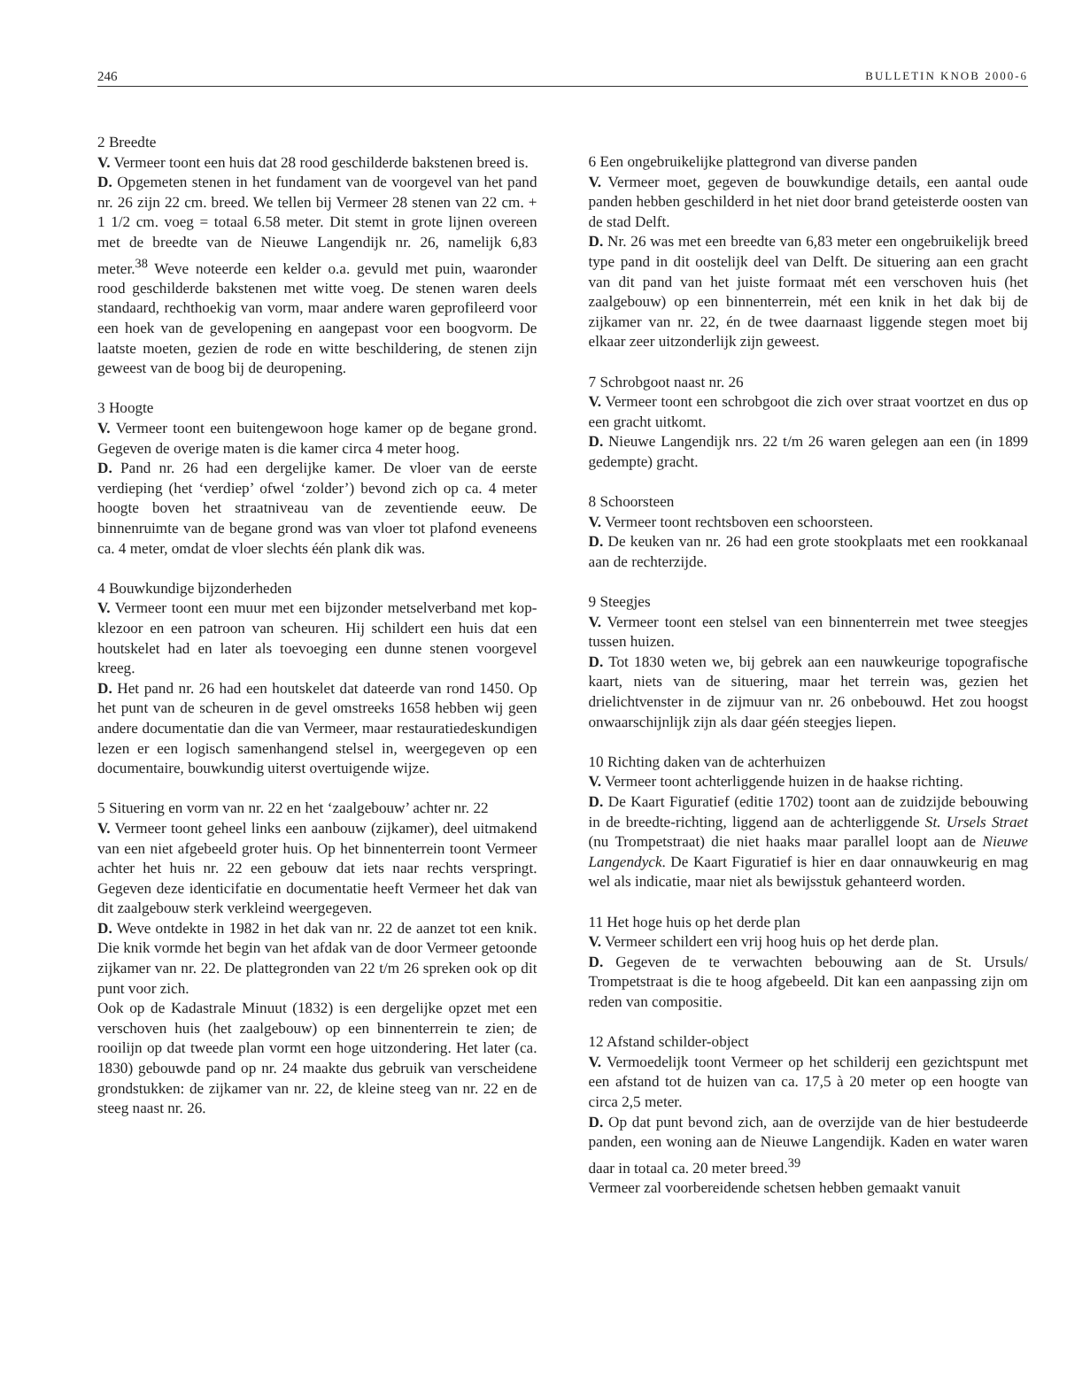246 BULLETIN KNOB 2000-6
2 Breedte
V. Vermeer toont een huis dat 28 rood geschilderde bakstenen breed is.
D. Opgemeten stenen in het fundament van de voorgevel van het pand nr. 26 zijn 22 cm. breed. We tellen bij Vermeer 28 stenen van 22 cm. + 1 1/2 cm. voeg = totaal 6.58 meter. Dit stemt in grote lijnen overeen met de breedte van de Nieuwe Langendijk nr. 26, namelijk 6,83 meter.<sup>38</sup> Weve noteerde een kelder o.a. gevuld met puin, waaronder rood geschilderde bakstenen met witte voeg. De stenen waren deels standaard, rechthoekig van vorm, maar andere waren geprofileerd voor een hoek van de gevelopening en aangepast voor een boogvorm. De laatste moeten, gezien de rode en witte beschildering, de stenen zijn geweest van de boog bij de deuropening.
3 Hoogte
V. Vermeer toont een buitengewoon hoge kamer op de begane grond. Gegeven de overige maten is die kamer circa 4 meter hoog.
D. Pand nr. 26 had een dergelijke kamer. De vloer van de eerste verdieping (het ‘verdiep’ ofwel ‘zolder’) bevond zich op ca. 4 meter hoogte boven het straatniveau van de zeventiende eeuw. De binnenruimte van de begane grond was van vloer tot plafond eveneens ca. 4 meter, omdat de vloer slechts één plank dik was.
4 Bouwkundige bijzonderheden
V. Vermeer toont een muur met een bijzonder metselverband met kop-klezoor en een patroon van scheuren. Hij schildert een huis dat een houtskelet had en later als toevoeging een dunne stenen voorgevel kreeg.
D. Het pand nr. 26 had een houtskelet dat dateerde van rond 1450. Op het punt van de scheuren in de gevel omstreeks 1658 hebben wij geen andere documentatie dan die van Vermeer, maar restauratiedeskundigen lezen er een logisch samenhangend stelsel in, weergegeven op een documentaire, bouwkundig uiterst overtuigende wijze.
5 Situering en vorm van nr. 22 en het ‘zaalgebouw’ achter nr. 22
V. Vermeer toont geheel links een aanbouw (zijkamer), deel uitmakend van een niet afgebeeld groter huis. Op het binnenterrein toont Vermeer achter het huis nr. 22 een gebouw dat iets naar rechts verspringt. Gegeven deze identicifatie en documentatie heeft Vermeer het dak van dit zaalgebouw sterk verkleind weergegeven.
D. Weve ontdekte in 1982 in het dak van nr. 22 de aanzet tot een knik. Die knik vormde het begin van het afdak van de door Vermeer getoonde zijkamer van nr. 22. De plattegronden van 22 t/m 26 spreken ook op dit punt voor zich.
Ook op de Kadastrale Minuut (1832) is een dergelijke opzet met een verschoven huis (het zaalgebouw) op een binnenterrein te zien; de rooilijn op dat tweede plan vormt een hoge uitzondering. Het later (ca. 1830) gebouwde pand op nr. 24 maakte dus gebruik van verscheidene grondstukken: de zijkamer van nr. 22, de kleine steeg van nr. 22 en de steeg naast nr. 26.
6 Een ongebruikelijke plattegrond van diverse panden
V. Vermeer moet, gegeven de bouwkundige details, een aantal oude panden hebben geschilderd in het niet door brand geteisterde oosten van de stad Delft.
D. Nr. 26 was met een breedte van 6,83 meter een ongebruikelijk breed type pand in dit oostelijk deel van Delft. De situering aan een gracht van dit pand van het juiste formaat mét een verschoven huis (het zaalgebouw) op een binnenterrein, mét een knik in het dak bij de zijkamer van nr. 22, én de twee daarnaast liggende stegen moet bij elkaar zeer uitzonderlijk zijn geweest.
7 Schrobgoot naast nr. 26
V. Vermeer toont een schrobgoot die zich over straat voortzet en dus op een gracht uitkomt.
D. Nieuwe Langendijk nrs. 22 t/m 26 waren gelegen aan een (in 1899 gedempte) gracht.
8 Schoorsteen
V. Vermeer toont rechtsboven een schoorsteen.
D. De keuken van nr. 26 had een grote stookplaats met een rookkanaal aan de rechterzijde.
9 Steegjes
V. Vermeer toont een stelsel van een binnenterrein met twee steegjes tussen huizen.
D. Tot 1830 weten we, bij gebrek aan een nauwkeurige topografische kaart, niets van de situering, maar het terrein was, gezien het drielichtvenster in de zijmuur van nr. 26 onbebouwd. Het zou hoogst onwaarschijnlijk zijn als daar géén steegjes liepen.
10 Richting daken van de achterhuizen
V. Vermeer toont achterliggende huizen in de haakse richting.
D. De Kaart Figuratief (editie 1702) toont aan de zuidzijde bebouwing in de breedte-richting, liggend aan de achterliggende St. Ursels Straet (nu Trompetstraat) die niet haaks maar parallel loopt aan de Nieuwe Langendyck. De Kaart Figuratief is hier en daar onnauwkeurig en mag wel als indicatie, maar niet als bewijsstuk gehanteerd worden.
11 Het hoge huis op het derde plan
V. Vermeer schildert een vrij hoog huis op het derde plan.
D. Gegeven de te verwachten bebouwing aan de St. Ursuls/ Trompetstraat is die te hoog afgebeeld. Dit kan een aanpassing zijn om reden van compositie.
12 Afstand schilder-object
V. Vermoedelijk toont Vermeer op het schilderij een gezichtspunt met een afstand tot de huizen van ca. 17,5 à 20 meter op een hoogte van circa 2,5 meter.
D. Op dat punt bevond zich, aan de overzijde van de hier bestudeerde panden, een woning aan de Nieuwe Langendijk. Kaden en water waren daar in totaal ca. 20 meter breed.<sup>39</sup>
Vermeer zal voorbereidende schetsen hebben gemaakt vanuit